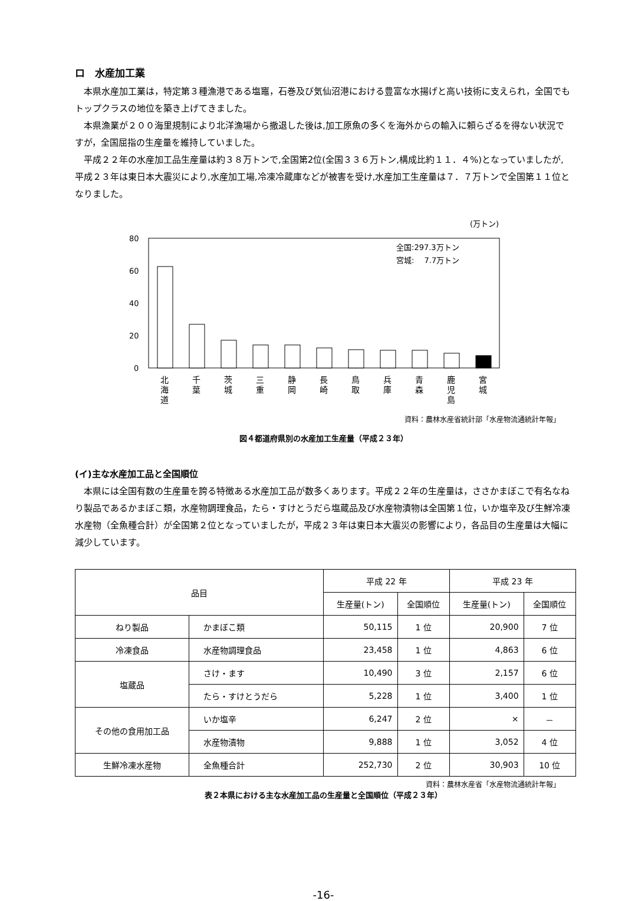ロ　水産加工業
本県水産加工業は，特定第３種漁港である塩竈，石巻及び気仙沼港における豊富な水揚げと高い技術に支えられ，全国でもトップクラスの地位を築き上げてきました。
本県漁業が２００海里規制により北洋漁場から撤退した後は,加工原魚の多くを海外からの輸入に頼らざるを得ない状況ですが，全国屈指の生産量を維持していました。
平成２２年の水産加工品生産量は約３８万トンで,全国第2位(全国３３６万トン,構成比約１１．４%)となっていましたが,平成２３年は東日本大震災により,水産加工場,冷凍冷蔵庫などが被害を受け,水産加工生産量は７．７万トンで全国第１１位となりました。
(万トン)
80
60
40
20
0
全国:297.3万トン
宮城:　 7.7万トン
北
海
道
千
葉
茨
城
三
重
静
岡
長
崎
鳥
取
兵
庫
青
森
鹿
児
島
宮
城
資料：農林水産省統計部「水産物流通統計年報」
図４都道府県別の水産加工生産量（平成２３年）
(イ)主な水産加工品と全国順位
本県には全国有数の生産量を誇る特徴ある水産加工品が数多くあります。平成２２年の生産量は，ささかまぼこで有名なねり製品であるかまぼこ類，水産物調理食品，たら・すけとうだら塩蔵品及び水産物漬物は全国第１位，いか塩辛及び生鮮冷凍水産物（全魚種合計）が全国第２位となっていましたが，平成２３年は東日本大震災の影響により，各品目の生産量は大幅に減少しています。
| 品目 | | 平成 22 年 | | 平成 23 年 | |
| --- | --- | --- | --- | --- | --- |
| | | 生産量(トン) | 全国順位 | 生産量(トン) | 全国順位 |
| ねり製品 | かまぼこ類 | 50,115 | 1 位 | 20,900 | 7 位 |
| 冷凍食品 | 水産物調理食品 | 23,458 | 1 位 | 4,863 | 6 位 |
| 塩蔵品 | さけ・ます | 10,490 | 3 位 | 2,157 | 6 位 |
| | たら・すけとうだら | 5,228 | 1 位 | 3,400 | 1 位 |
| その他の食用加工品 | いか塩辛 | 6,247 | 2 位 | × | － |
| | 水産物漬物 | 9,888 | 1 位 | 3,052 | 4 位 |
| 生鮮冷凍水産物 | 全魚種合計 | 252,730 | 2 位 | 30,903 | 10 位 |
資料：農林水産省「水産物流通統計年報」
表２本県における主な水産加工品の生産量と全国順位（平成２３年）
-16-